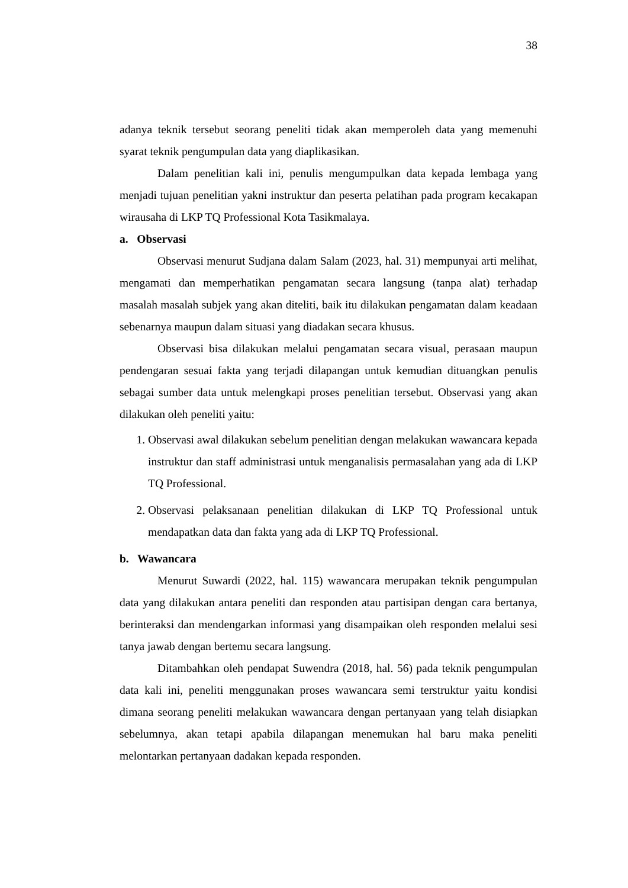38
adanya teknik tersebut seorang peneliti tidak akan memperoleh data yang memenuhi syarat teknik pengumpulan data yang diaplikasikan.
Dalam penelitian kali ini, penulis mengumpulkan data kepada lembaga yang menjadi tujuan penelitian yakni instruktur dan peserta pelatihan pada program kecakapan wirausaha di LKP TQ Professional Kota Tasikmalaya.
a. Observasi
Observasi menurut Sudjana dalam Salam (2023, hal. 31) mempunyai arti melihat, mengamati dan memperhatikan pengamatan secara langsung (tanpa alat) terhadap masalah masalah subjek yang akan diteliti, baik itu dilakukan pengamatan dalam keadaan sebenarnya maupun dalam situasi yang diadakan secara khusus.
Observasi bisa dilakukan melalui pengamatan secara visual, perasaan maupun pendengaran sesuai fakta yang terjadi dilapangan untuk kemudian dituangkan penulis sebagai sumber data untuk melengkapi proses penelitian tersebut. Observasi yang akan dilakukan oleh peneliti yaitu:
1. Observasi awal dilakukan sebelum penelitian dengan melakukan wawancara kepada instruktur dan staff administrasi untuk menganalisis permasalahan yang ada di LKP TQ Professional.
2. Observasi pelaksanaan penelitian dilakukan di LKP TQ Professional untuk mendapatkan data dan fakta yang ada di LKP TQ Professional.
b. Wawancara
Menurut Suwardi (2022, hal. 115) wawancara merupakan teknik pengumpulan data yang dilakukan antara peneliti dan responden atau partisipan dengan cara bertanya, berinteraksi dan mendengarkan informasi yang disampaikan oleh responden melalui sesi tanya jawab dengan bertemu secara langsung.
Ditambahkan oleh pendapat Suwendra (2018, hal. 56) pada teknik pengumpulan data kali ini, peneliti menggunakan proses wawancara semi terstruktur yaitu kondisi dimana seorang peneliti melakukan wawancara dengan pertanyaan yang telah disiapkan sebelumnya, akan tetapi apabila dilapangan menemukan hal baru maka peneliti melontarkan pertanyaan dadakan kepada responden.